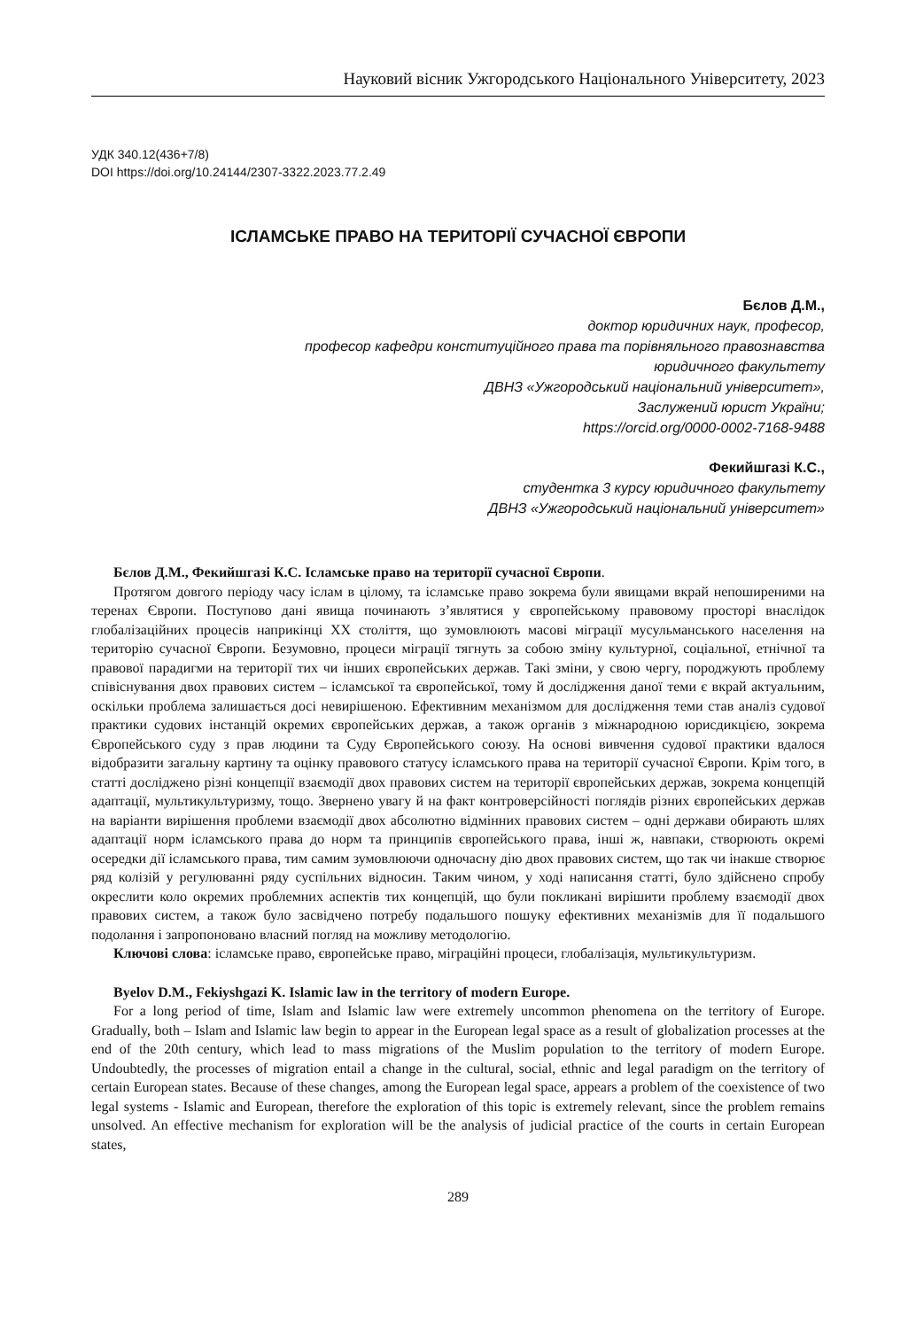Науковий вісник Ужгородського Національного Університету, 2023
УДК 340.12(436+7/8)
DOI https://doi.org/10.24144/2307-3322.2023.77.2.49
ІСЛАМСЬКЕ ПРАВО НА ТЕРИТОРІЇ СУЧАСНОЇ ЄВРОПИ
Бєлов Д.М.,
доктор юридичних наук, професор,
професор кафедри конституційного права та порівняльного правознавства
юридичного факультету
ДВНЗ «Ужгородський національний університет»,
Заслужений юрист України;
https://orcid.org/0000-0002-7168-9488
Фекийшгазі К.С.,
студентка 3 курсу юридичного факультету
ДВНЗ «Ужгородський національний університет»
Бєлов Д.М., Фекийшгазі К.С. Ісламське право на території сучасної Європи.
Протягом довгого періоду часу іслам в цілому, та ісламське право зокрема були явищами вкрай непоширеними на теренах Європи. Поступово дані явища починають з’являтися у європейському правовому просторі внаслідок глобалізаційних процесів наприкінці ХХ століття, що зумовлюють масові міграції мусульманського населення на територію сучасної Європи. Безумовно, процеси міграції тягнуть за собою зміну культурної, соціальної, етнічної та правової парадигми на території тих чи інших європейських держав. Такі зміни, у свою чергу, породжують проблему співіснування двох правових систем – ісламської та європейської, тому й дослідження даної теми є вкрай актуальним, оскільки проблема залишається досі невирішеною. Ефективним механізмом для дослідження теми став аналіз судової практики судових інстанцій окремих європейських держав, а також органів з міжнародною юрисдикцією, зокрема Європейського суду з прав людини та Суду Європейського союзу. На основі вивчення судової практики вдалося відобразити загальну картину та оцінку правового статусу ісламського права на території сучасної Європи. Крім того, в статті досліджено різні концепції взаємодії двох правових систем на території європейських держав, зокрема концепцій адаптації, мультикультуризму, тощо. Звернено увагу й на факт контроверсійності поглядів різних європейських держав на варіанти вирішення проблеми взаємодії двох абсолютно відмінних правових систем – одні держави обирають шлях адаптації норм ісламського права до норм та принципів європейського права, інші ж, навпаки, створюють окремі осередки дії ісламського права, тим самим зумовлюючи одночасну дію двох правових систем, що так чи інакше створює ряд колізій у регулюванні ряду суспільних відносин. Таким чином, у ході написання статті, було здійснено спробу окреслити коло окремих проблемних аспектів тих концепцій, що були покликані вирішити проблему взаємодії двох правових систем, а також було засвідчено потребу подальшого пошуку ефективних механізмів для її подальшого подолання і запропоновано власний погляд на можливу методологію.
Ключові слова: ісламське право, європейське право, міграційні процеси, глобалізація, мультикультуризм.
Byelov D.M., Fekiyshgazi K. Islamic law in the territory of modern Europe.
For a long period of time, Islam and Islamic law were extremely uncommon phenomena on the territory of Europe. Gradually, both – Islam and Islamic law begin to appear in the European legal space as a result of globalization processes at the end of the 20th century, which lead to mass migrations of the Muslim population to the territory of modern Europe. Undoubtedly, the processes of migration entail a change in the cultural, social, ethnic and legal paradigm on the territory of certain European states. Because of these changes, among the European legal space, appears a problem of the coexistence of two legal systems - Islamic and European, therefore the exploration of this topic is extremely relevant, since the problem remains unsolved. An effective mechanism for exploration will be the analysis of judicial practice of the courts in certain European states,
289